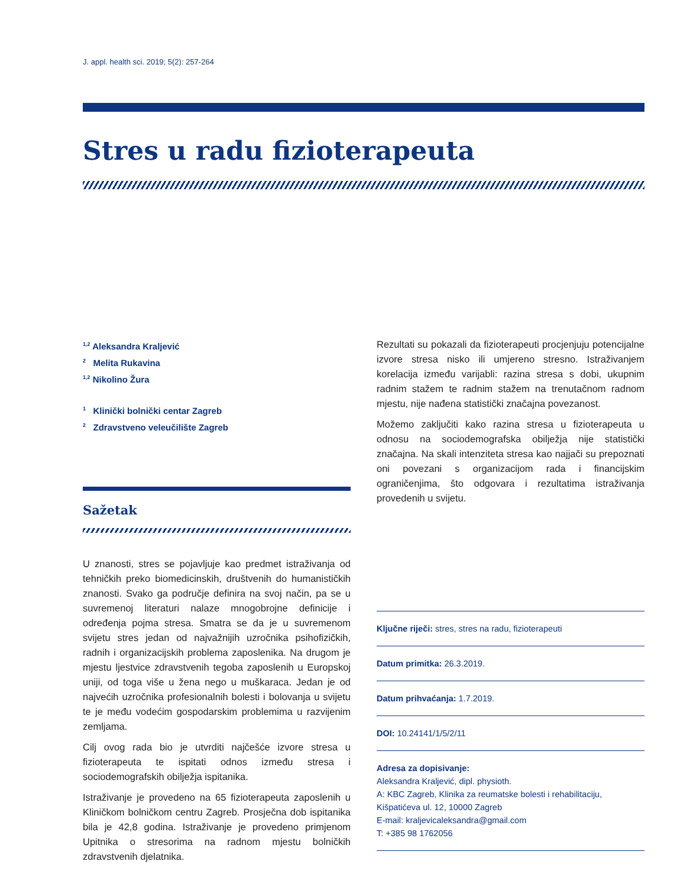J. appl. health sci. 2019; 5(2): 257-264
Stres u radu fizioterapeuta
<sup>1,2</sup> Aleksandra Kraljević
<sup>2</sup> Melita Rukavina
<sup>1,2</sup> Nikolino Žura
<sup>1</sup> Klinički bolnički centar Zagreb
<sup>2</sup> Zdravstveno veleučilište Zagreb
Sažetak
U znanosti, stres se pojavljuje kao predmet istraživanja od tehničkih preko biomedicinskih, društvenih do humanističkih znanosti. Svako ga područje definira na svoj način, pa se u suvremenoj literaturi nalaze mnogobrojne definicije i određenja pojma stresa. Smatra se da je u suvremenom svijetu stres jedan od najvažnijih uzročnika psihofizičkih, radnih i organizacijskih problema zaposlenika. Na drugom je mjestu ljestvice zdravstvenih tegoba zaposlenih u Europskoj uniji, od toga više u žena nego u muškaraca. Jedan je od najvećih uzročnika profesionalnih bolesti i bolovanja u svijetu te je među vodećim gospodarskim problemima u razvijenim zemljama.
Cilj ovog rada bio je utvrditi najčešće izvore stresa u fizioterapeuta te ispitati odnos između stresa i sociodemografskih obilježja ispitanika.
Istraživanje je provedeno na 65 fizioterapeuta zaposlenih u Kliničkom bolničkom centru Zagreb. Prosječna dob ispitanika bila je 42,8 godina. Istraživanje je provedeno primjenom Upitnika o stresorima na radnom mjestu bolničkih zdravstvenih djelatnika.
Rezultati su pokazali da fizioterapeuti procjenjuju potencijalne izvore stresa nisko ili umjereno stresno. Istraživanjem korelacija između varijabli: razina stresa s dobi, ukupnim radnim stažem te radnim stažem na trenutačnom radnom mjestu, nije nađena statistički značajna povezanost.
Možemo zaključiti kako razina stresa u fizioterapeuta u odnosu na sociodemografska obilježja nije statistički značajna. Na skali intenziteta stresa kao najjači su prepoznati oni povezani s organizacijom rada i financijskim ograničenjima, što odgovara i rezultatima istraživanja provedenih u svijetu.
Ključne riječi: stres, stres na radu, fizioterapeuti
Datum primitka: 26.3.2019.
Datum prihvaćanja: 1.7.2019.
DOI: 10.24141/1/5/2/11
Adresa za dopisivanje:
Aleksandra Kraljević, dipl. physioth.
A: KBC Zagreb, Klinika za reumatske bolesti i rehabilitaciju,
Kišpatićeva ul. 12, 10000 Zagreb
E-mail: kraljevicaleksandra@gmail.com
T: +385 98 1762056